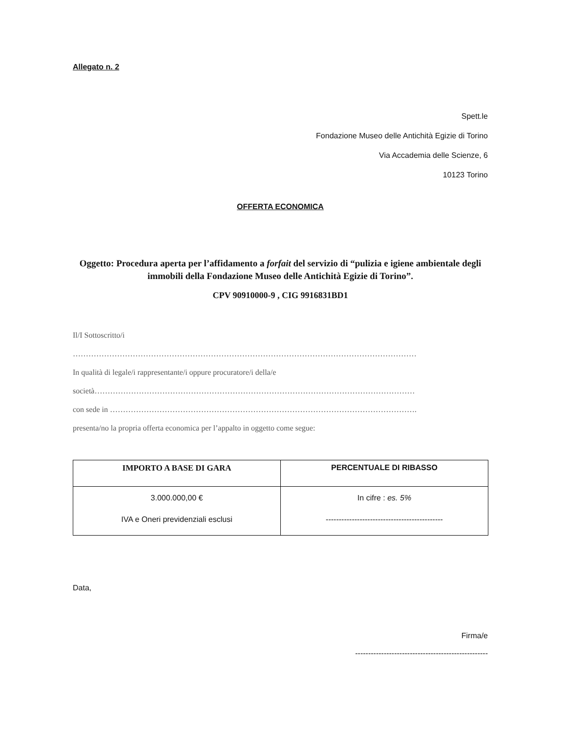Allegato n. 2
Spett.le
Fondazione Museo delle Antichità Egizie di Torino
Via Accademia delle Scienze, 6
10123 Torino
OFFERTA ECONOMICA
Oggetto: Procedura aperta per l’affidamento a forfait del servizio di “pulizia e igiene ambientale degli immobili della Fondazione Museo delle Antichità Egizie di Torino”.
CPV 90910000-9 , CIG 9916831BD1
Il/I Sottoscritto/i
……………………………………………………………………………………………………………………
In qualità di legale/i rappresentante/i oppure procuratore/i della/e
società……………………………………………………………………………………………………………
con sede in ……………………………………………………………………………………………………….
presenta/no la propria offerta economica per l’appalto in oggetto come segue:
| IMPORTO A BASE DI GARA | PERCENTUALE DI RIBASSO |
| --- | --- |
| 3.000.000,00 € IVA e Oneri previdenziali esclusi | In cifre : es. 5% --------------------------------------------- |
Data,
Firma/e
---------------------------------------------------